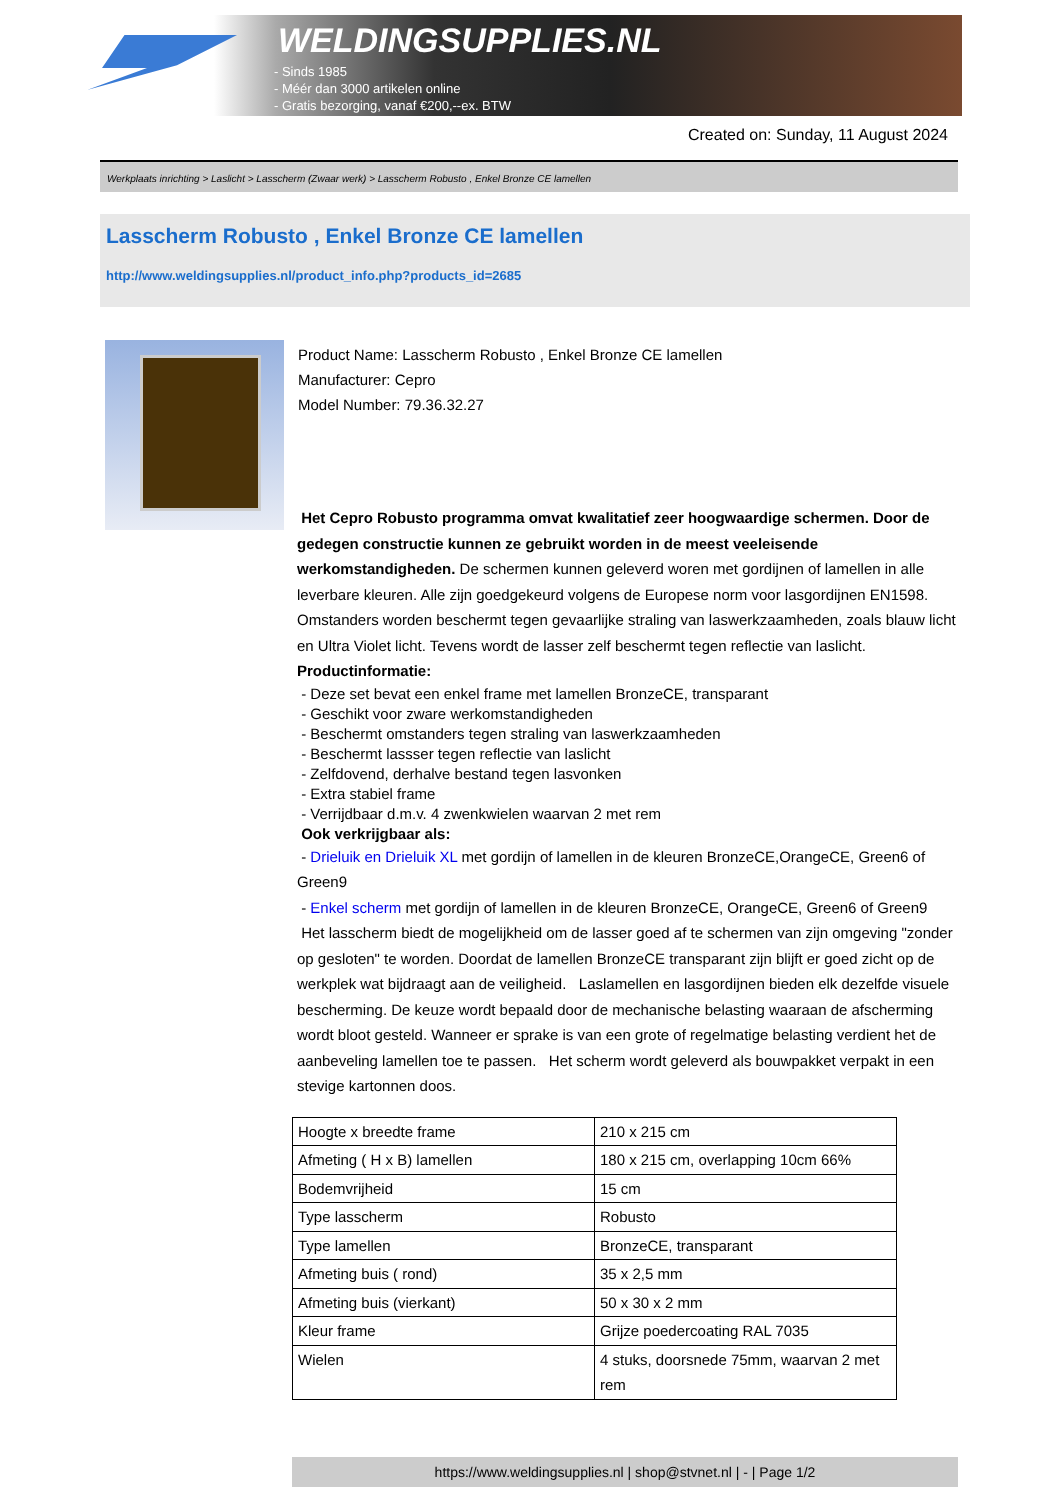WELDINGSUPPLIES.NL
- Sinds 1985
- Méér dan 3000 artikelen online
- Gratis bezorging, vanaf €200,--ex. BTW
Created on: Sunday, 11 August 2024
Werkplaats inrichting > Laslicht > Lasscherm (Zwaar werk) > Lasscherm Robusto , Enkel Bronze CE lamellen
Lasscherm Robusto , Enkel Bronze CE lamellen
http://www.weldingsupplies.nl/product_info.php?products_id=2685
Product Name: Lasscherm Robusto , Enkel Bronze CE lamellen
Manufacturer: Cepro
Model Number: 79.36.32.27
Het Cepro Robusto programma omvat kwalitatief zeer hoogwaardige schermen. Door de gedegen constructie kunnen ze gebruikt worden in de meest veeleisende werkomstandigheden. De schermen kunnen geleverd woren met gordijnen of lamellen in alle leverbare kleuren. Alle zijn goedgekeurd volgens de Europese norm voor lasgordijnen EN1598. Omstanders worden beschermt tegen gevaarlijke straling van laswerkzaamheden, zoals blauw licht en Ultra Violet licht. Tevens wordt de lasser zelf beschermt tegen reflectie van laslicht. Productinformatie:
- Deze set bevat een enkel frame met lamellen BronzeCE, transparant
- Geschikt voor zware werkomstandigheden
- Beschermt omstanders tegen straling van laswerkzaamheden
- Beschermt lassser tegen reflectie van laslicht
- Zelfdovend, derhalve bestand tegen lasvonken
- Extra stabiel frame
- Verrijdbaar d.m.v. 4 zwenkwielen waarvan 2 met rem
Ook verkrijgbaar als:
- Drieluik en Drieluik XL met gordijn of lamellen in de kleuren BronzeCE,OrangeCE, Green6 of Green9
- Enkel scherm met gordijn of lamellen in de kleuren BronzeCE, OrangeCE, Green6 of Green9
Het lasscherm biedt de mogelijkheid om de lasser goed af te schermen van zijn omgeving "zonder op gesloten" te worden. Doordat de lamellen BronzeCE transparant zijn blijft er goed zicht op de werkplek wat bijdraagt aan de veiligheid. Laslamellen en lasgordijnen bieden elk dezelfde visuele bescherming. De keuze wordt bepaald door de mechanische belasting waaraan de afscherming wordt bloot gesteld. Wanneer er sprake is van een grote of regelmatige belasting verdient het de aanbeveling lamellen toe te passen. Het scherm wordt geleverd als bouwpakket verpakt in een stevige kartonnen doos.
| Hoogte x breedte frame | 210 x 215 cm |
| Afmeting ( H x B) lamellen | 180 x 215 cm, overlapping 10cm 66% |
| Bodemvrijheid | 15 cm |
| Type lasscherm | Robusto |
| Type lamellen | BronzeCE, transparant |
| Afmeting buis ( rond) | 35 x 2,5 mm |
| Afmeting buis (vierkant) | 50 x 30 x 2 mm |
| Kleur frame | Grijze poedercoating RAL 7035 |
| Wielen | 4 stuks, doorsnede 75mm, waarvan 2 met rem |
https://www.weldingsupplies.nl | shop@stvnet.nl | - | Page 1/2